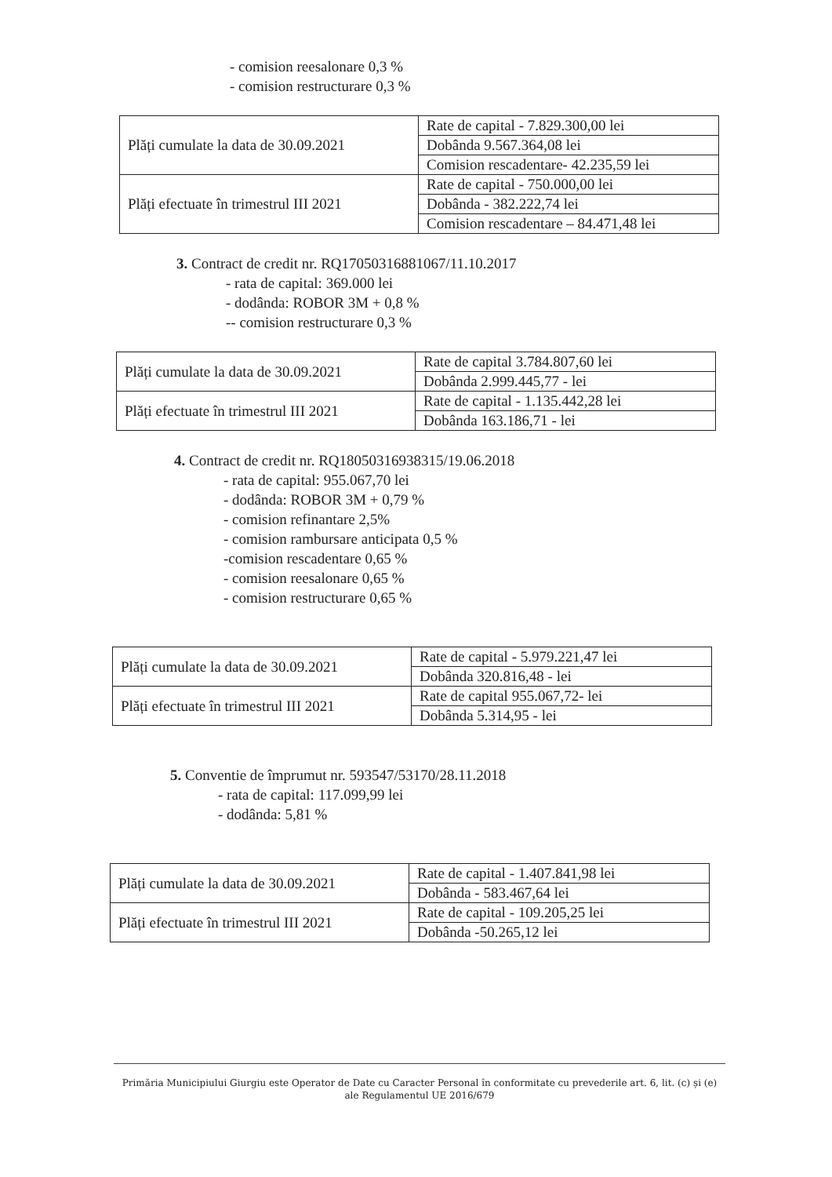- comision reesalonare 0,3 %
- comision restructurare 0,3 %
| Plăți cumulate la data de 30.09.2021 | Rate de capital - 7.829.300,00 lei |
| | Dobânda 9.567.364,08 lei |
| | Comision rescadentare- 42.235,59 lei |
| Plăți efectuate în trimestrul III 2021 | Rate de capital - 750.000,00 lei |
| | Dobânda - 382.222,74 lei |
| | Comision rescadentare – 84.471,48 lei |
3. Contract de credit nr. RQ17050316881067/11.10.2017
- rata de capital: 369.000 lei
- dodânda: ROBOR 3M + 0,8 %
-- comision restructurare 0,3 %
| Plăți cumulate la data de 30.09.2021 | Rate de capital 3.784.807,60 lei |
| | Dobânda 2.999.445,77 - lei |
| Plăți efectuate în trimestrul III 2021 | Rate de capital - 1.135.442,28 lei |
| | Dobânda 163.186,71 - lei |
4. Contract de credit nr. RQ18050316938315/19.06.2018
- rata de capital: 955.067,70 lei
- dodânda: ROBOR 3M + 0,79 %
- comision refinantare 2,5%
- comision rambursare anticipata 0,5 %
-comision rescadentare 0,65 %
- comision reesalonare 0,65 %
- comision restructurare 0,65 %
| Plăți cumulate la data de 30.09.2021 | Rate de capital - 5.979.221,47 lei |
| | Dobânda 320.816,48 - lei |
| Plăți efectuate în trimestrul III 2021 | Rate de capital 955.067,72- lei |
| | Dobânda 5.314,95 - lei |
5. Conventie de împrumut nr. 593547/53170/28.11.2018
- rata de capital: 117.099,99 lei
- dodânda: 5,81 %
| Plăți cumulate la data de 30.09.2021 | Rate de capital - 1.407.841,98 lei |
| | Dobânda - 583.467,64 lei |
| Plăți efectuate în trimestrul III 2021 | Rate de capital - 109.205,25 lei |
| | Dobânda -50.265,12 lei |
Primăria Municipiului Giurgiu este Operator de Date cu Caracter Personal în conformitate cu prevederile art. 6, lit. (c) și (e)
ale Regulamentul UE 2016/679